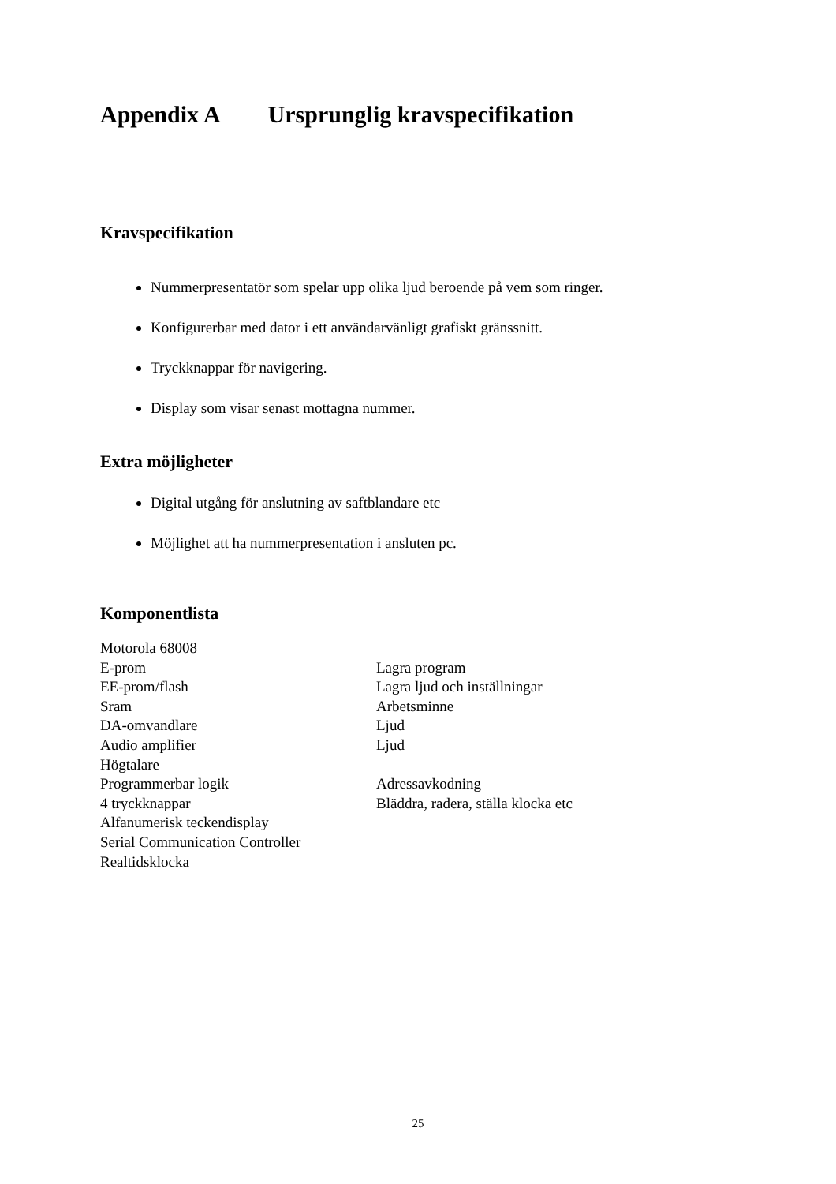Appendix A Ursprunglig kravspecifikation
Kravspecifikation
Nummerpresentatör som spelar upp olika ljud beroende på vem som ringer.
Konfigurerbar med dator i ett användarvänligt grafiskt gränssnitt.
Tryckknappar för navigering.
Display som visar senast mottagna nummer.
Extra möjligheter
Digital utgång för anslutning av saftblandare etc
Möjlighet att ha nummerpresentation i ansluten pc.
Komponentlista
| Motorola 68008 | |
| E-prom | Lagra program |
| EE-prom/flash | Lagra ljud och inställningar |
| Sram | Arbetsminne |
| DA-omvandlare | Ljud |
| Audio amplifier | Ljud |
| Högtalare | |
| Programmerbar logik | Adressavkodning |
| 4 tryckknappar | Bläddra, radera, ställa klocka etc |
| Alfanumerisk teckendisplay | |
| Serial Communication Controller | |
| Realtidsklocka | |
25